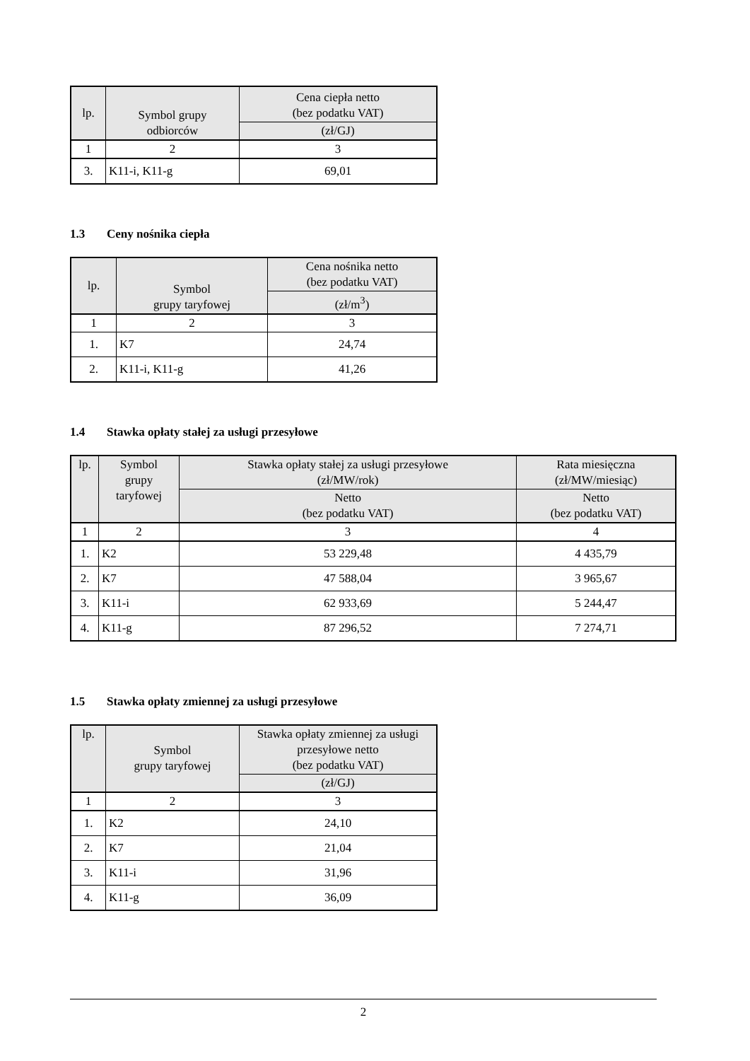| lp. | Symbol grupy odbiorców | Cena ciepła netto (bez podatku VAT) |
| --- | --- | --- |
| | | (zł/GJ) |
| 1 | 2 | 3 |
| 3. | K11-i, K11-g | 69,01 |
1.3 Ceny nośnika ciepła
| lp. | Symbol grupy taryfowej | Cena nośnika netto (bez podatku VAT) |
| --- | --- | --- |
| | | (zł/m<sup>3</sup>) |
| 1 | 2 | 3 |
| 1. | K7 | 24,74 |
| 2. | K11-i, K11-g | 41,26 |
1.4 Stawka opłaty stałej za usługi przesyłowe
| lp. | Symbol grupy taryfowej | Stawka opłaty stałej za usługi przesyłowe (zł/MW/rok) | Rata miesięczna (zł/MW/miesiąc) |
| --- | --- | --- | --- |
| | | Netto (bez podatku VAT) | Netto (bez podatku VAT) |
| 1 | 2 | 3 | 4 |
| 1. | K2 | 53 229,48 | 4 435,79 |
| 2. | K7 | 47 588,04 | 3 965,67 |
| 3. | K11-i | 62 933,69 | 5 244,47 |
| 4. | K11-g | 87 296,52 | 7 274,71 |
1.5 Stawka opłaty zmiennej za usługi przesyłowe
| lp. | Symbol grupy taryfowej | Stawka opłaty zmiennej za usługi przesyłowe netto (bez podatku VAT) |
| --- | --- | --- |
| | | (zł/GJ) |
| 1 | 2 | 3 |
| 1. | K2 | 24,10 |
| 2. | K7 | 21,04 |
| 3. | K11-i | 31,96 |
| 4. | K11-g | 36,09 |
2